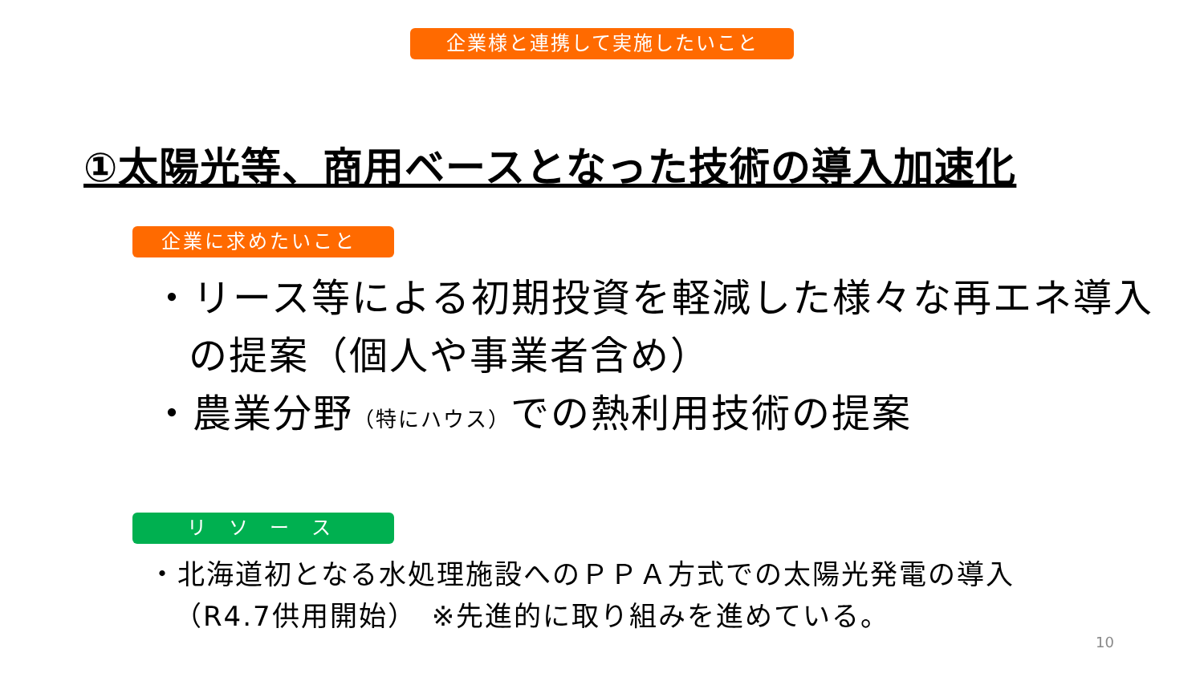企業様と連携して実施したいこと
①太陽光等、商用ベースとなった技術の導入加速化
企業に求めたいこと
・リース等による初期投資を軽減した様々な再エネ導入の提案（個人や事業者含め）
・農業分野（特にハウス）での熱利用技術の提案
リ ソ ー ス
・北海道初となる水処理施設へのＰＰＡ方式での太陽光発電の導入（R4.7供用開始）　※先進的に取り組みを進めている。
10